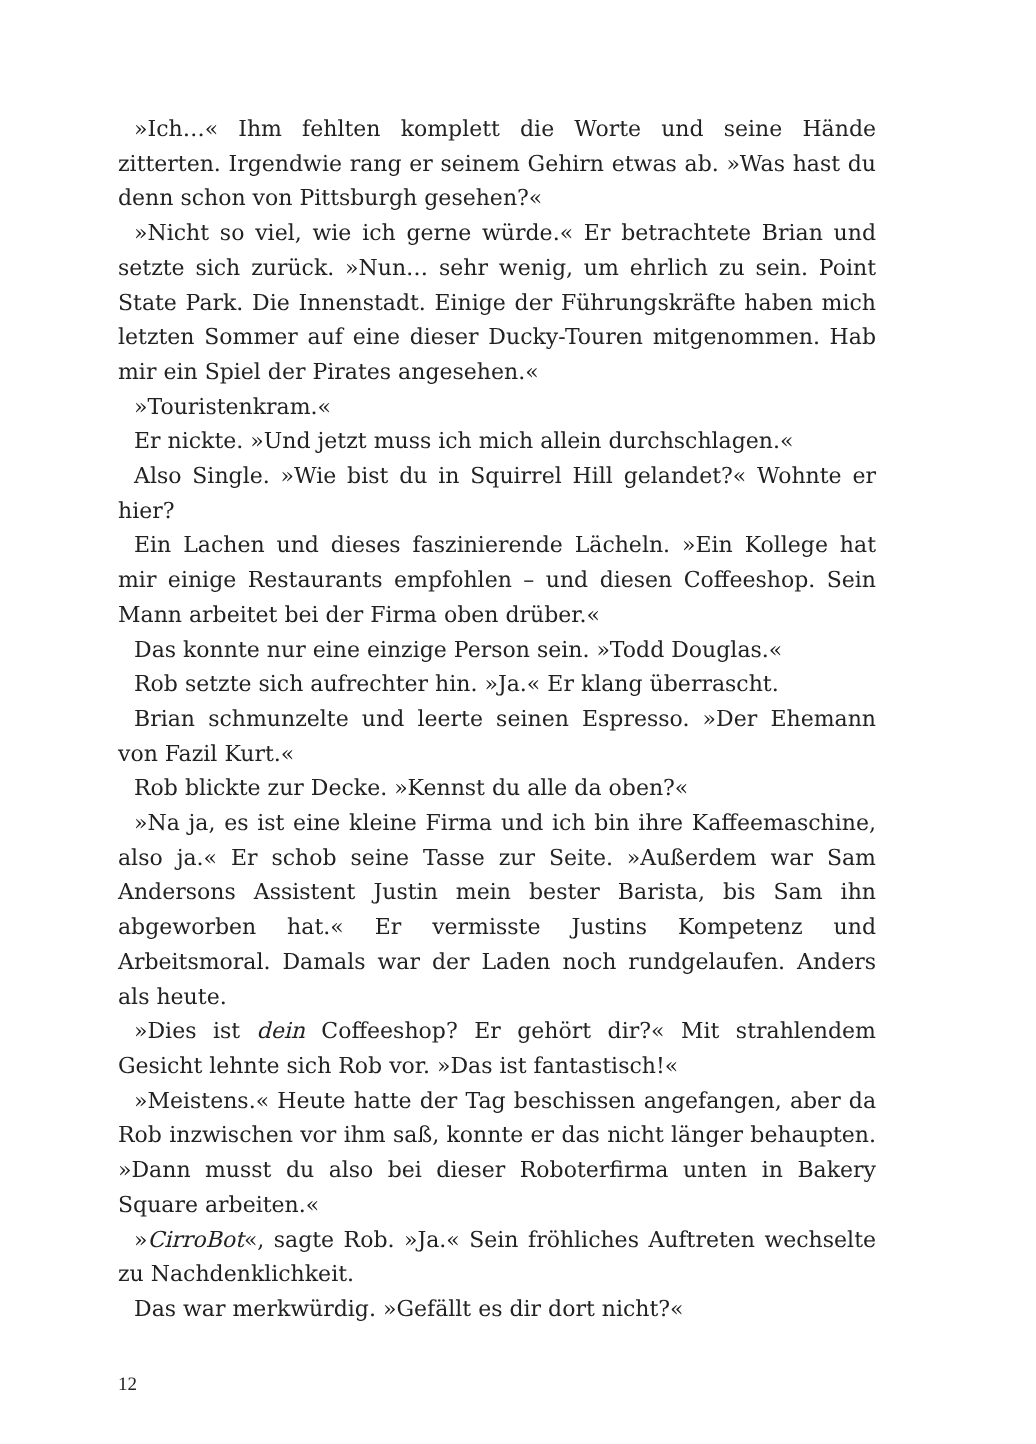»Ich…« Ihm fehlten komplett die Worte und seine Hände zitterten. Irgendwie rang er seinem Gehirn etwas ab. »Was hast du denn schon von Pittsburgh gesehen?«
»Nicht so viel, wie ich gerne würde.« Er betrachtete Brian und setzte sich zurück. »Nun… sehr wenig, um ehrlich zu sein. Point State Park. Die Innenstadt. Einige der Führungskräfte haben mich letzten Sommer auf eine dieser Ducky-Touren mitgenommen. Hab mir ein Spiel der Pirates angesehen.«
»Touristenkram.«
Er nickte. »Und jetzt muss ich mich allein durchschlagen.«
Also Single. »Wie bist du in Squirrel Hill gelandet?« Wohnte er hier?
Ein Lachen und dieses faszinierende Lächeln. »Ein Kollege hat mir einige Restaurants empfohlen – und diesen Coffeeshop. Sein Mann arbeitet bei der Firma oben drüber.«
Das konnte nur eine einzige Person sein. »Todd Douglas.«
Rob setzte sich aufrechter hin. »Ja.« Er klang überrascht.
Brian schmunzelte und leerte seinen Espresso. »Der Ehemann von Fazil Kurt.«
Rob blickte zur Decke. »Kennst du alle da oben?«
»Na ja, es ist eine kleine Firma und ich bin ihre Kaffeemaschine, also ja.« Er schob seine Tasse zur Seite. »Außerdem war Sam Andersons Assistent Justin mein bester Barista, bis Sam ihn abgeworben hat.« Er vermisste Justins Kompetenz und Arbeitsmoral. Damals war der Laden noch rundgelaufen. Anders als heute.
»Dies ist dein Coffeeshop? Er gehört dir?« Mit strahlendem Gesicht lehnte sich Rob vor. »Das ist fantastisch!«
»Meistens.« Heute hatte der Tag beschissen angefangen, aber da Rob inzwischen vor ihm saß, konnte er das nicht länger behaupten. »Dann musst du also bei dieser Roboterfirma unten in Bakery Square arbeiten.«
»CirroBot«, sagte Rob. »Ja.« Sein fröhliches Auftreten wechselte zu Nachdenklichkeit.
Das war merkwürdig. »Gefällt es dir dort nicht?«
12